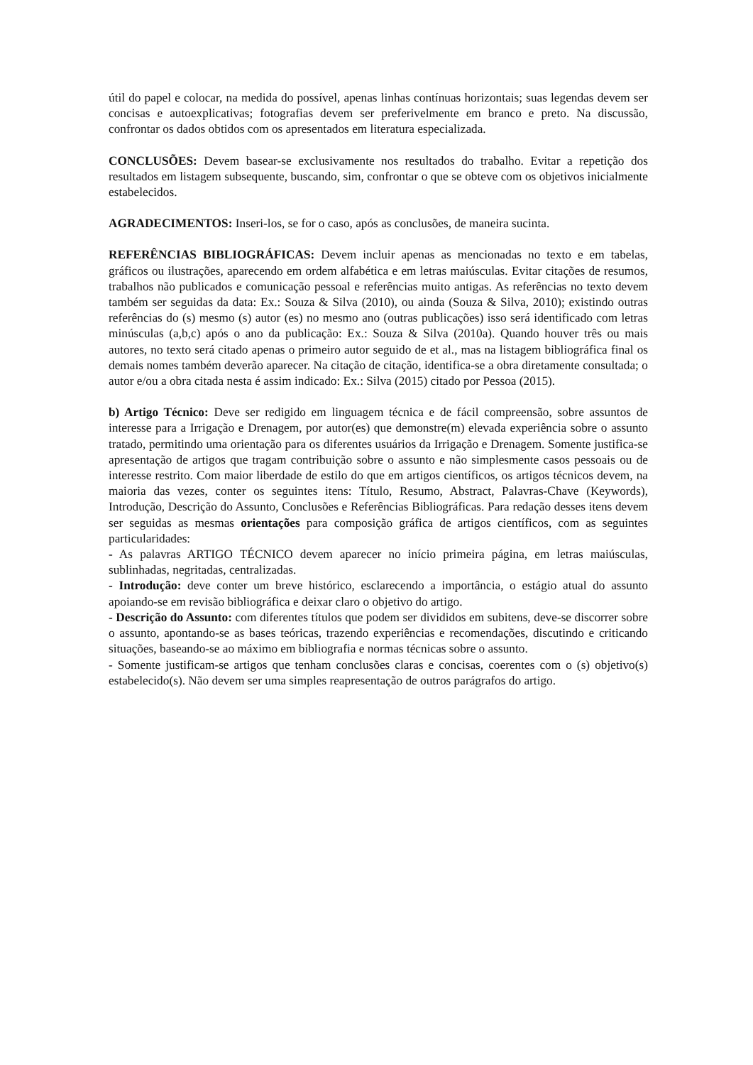útil do papel e colocar, na medida do possível, apenas linhas contínuas horizontais; suas legendas devem ser concisas e autoexplicativas; fotografias devem ser preferivelmente em branco e preto. Na discussão, confrontar os dados obtidos com os apresentados em literatura especializada.
CONCLUSÕES: Devem basear-se exclusivamente nos resultados do trabalho. Evitar a repetição dos resultados em listagem subsequente, buscando, sim, confrontar o que se obteve com os objetivos inicialmente estabelecidos.
AGRADECIMENTOS: Inseri-los, se for o caso, após as conclusões, de maneira sucinta.
REFERÊNCIAS BIBLIOGRÁFICAS: Devem incluir apenas as mencionadas no texto e em tabelas, gráficos ou ilustrações, aparecendo em ordem alfabética e em letras maiúsculas. Evitar citações de resumos, trabalhos não publicados e comunicação pessoal e referências muito antigas. As referências no texto devem também ser seguidas da data: Ex.: Souza & Silva (2010), ou ainda (Souza & Silva, 2010); existindo outras referências do (s) mesmo (s) autor (es) no mesmo ano (outras publicações) isso será identificado com letras minúsculas (a,b,c) após o ano da publicação: Ex.: Souza & Silva (2010a). Quando houver três ou mais autores, no texto será citado apenas o primeiro autor seguido de et al., mas na listagem bibliográfica final os demais nomes também deverão aparecer. Na citação de citação, identifica-se a obra diretamente consultada; o autor e/ou a obra citada nesta é assim indicado: Ex.: Silva (2015) citado por Pessoa (2015).
b) Artigo Técnico: Deve ser redigido em linguagem técnica e de fácil compreensão, sobre assuntos de interesse para a Irrigação e Drenagem, por autor(es) que demonstre(m) elevada experiência sobre o assunto tratado, permitindo uma orientação para os diferentes usuários da Irrigação e Drenagem. Somente justifica-se apresentação de artigos que tragam contribuição sobre o assunto e não simplesmente casos pessoais ou de interesse restrito. Com maior liberdade de estilo do que em artigos científicos, os artigos técnicos devem, na maioria das vezes, conter os seguintes itens: Título, Resumo, Abstract, Palavras-Chave (Keywords), Introdução, Descrição do Assunto, Conclusões e Referências Bibliográficas. Para redação desses itens devem ser seguidas as mesmas orientações para composição gráfica de artigos científicos, com as seguintes particularidades:
- As palavras ARTIGO TÉCNICO devem aparecer no início primeira página, em letras maiúsculas, sublinhadas, negritadas, centralizadas.
- Introdução: deve conter um breve histórico, esclarecendo a importância, o estágio atual do assunto apoiando-se em revisão bibliográfica e deixar claro o objetivo do artigo.
- Descrição do Assunto: com diferentes títulos que podem ser divididos em subitens, deve-se discorrer sobre o assunto, apontando-se as bases teóricas, trazendo experiências e recomendações, discutindo e criticando situações, baseando-se ao máximo em bibliografia e normas técnicas sobre o assunto.
- Somente justificam-se artigos que tenham conclusões claras e concisas, coerentes com o (s) objetivo(s) estabelecido(s). Não devem ser uma simples reapresentação de outros parágrafos do artigo.